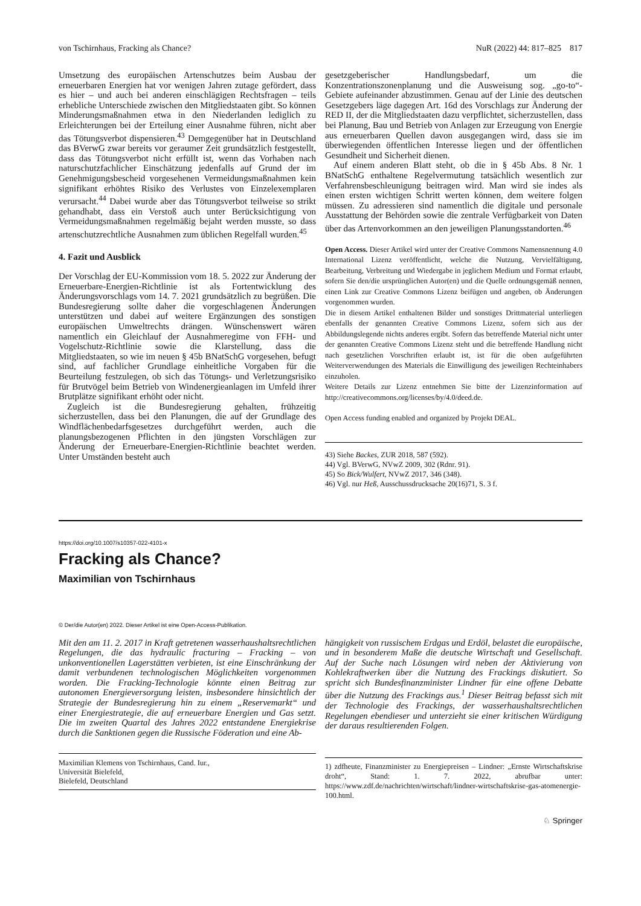von Tschirnhaus, Fracking als Chance? NuR (2022) 44: 817–825 817
Umsetzung des europäischen Artenschutzes beim Ausbau der erneuerbaren Energien hat vor wenigen Jahren zutage gefördert, dass es hier – und auch bei anderen einschlägigen Rechtsfragen – teils erhebliche Unterschiede zwischen den Mitgliedstaaten gibt. So können Minderungsmaßnahmen etwa in den Niederlanden lediglich zu Erleichterungen bei der Erteilung einer Ausnahme führen, nicht aber das Tötungsverbot dispensieren.<sup>43</sup> Demgegenüber hat in Deutschland das BVerwG zwar bereits vor geraumer Zeit grundsätzlich festgestellt, dass das Tötungsverbot nicht erfüllt ist, wenn das Vorhaben nach naturschutzfachlicher Einschätzung jedenfalls auf Grund der im Genehmigungsbescheid vorgesehenen Vermeidungsmaßnahmen kein signifikant erhöhtes Risiko des Verlustes von Einzelexemplaren verursacht.<sup>44</sup> Dabei wurde aber das Tötungsverbot teilweise so strikt gehandhabt, dass ein Verstoß auch unter Berücksichtigung von Vermeidungsmaßnahmen regelmäßig bejaht werden musste, so dass artenschutzrechtliche Ausnahmen zum üblichen Regelfall wurden.<sup>45</sup>
4. Fazit und Ausblick
Der Vorschlag der EU-Kommission vom 18. 5. 2022 zur Änderung der Erneuerbare-Energien-Richtlinie ist als Fortentwicklung des Änderungsvorschlags vom 14. 7. 2021 grundsätzlich zu begrüßen. Die Bundesregierung sollte daher die vorgeschlagenen Änderungen unterstützen und dabei auf weitere Ergänzungen des sonstigen europäischen Umweltrechts drängen. Wünschenswert wären namentlich ein Gleichlauf der Ausnahmeregime von FFH- und Vogelschutz-Richtlinie sowie die Klarstellung, dass die Mitgliedstaaten, so wie im neuen § 45b BNatSchG vorgesehen, befugt sind, auf fachlicher Grundlage einheitliche Vorgaben für die Beurteilung festzulegen, ob sich das Tötungs- und Verletzungsrisiko für Brutvögel beim Betrieb von Windenergieanlagen im Umfeld ihrer Brutplätze signifikant erhöht oder nicht.
Zugleich ist die Bundesregierung gehalten, frühzeitig sicherzustellen, dass bei den Planungen, die auf der Grundlage des Windflächenbedarfsgesetzes durchgeführt werden, auch die planungsbezogenen Pflichten in den jüngsten Vorschlägen zur Änderung der Erneuerbare-Energien-Richtlinie beachtet werden. Unter Umständen besteht auch
gesetzgeberischer Handlungsbedarf, um die Konzentrationszonenplanung und die Ausweisung sog. „go-to“-Gebiete aufeinander abzustimmen. Genau auf der Linie des deutschen Gesetzgebers läge dagegen Art. 16d des Vorschlags zur Änderung der RED II, der die Mitgliedstaaten dazu verpflichtet, sicherzustellen, dass bei Planung, Bau und Betrieb von Anlagen zur Erzeugung von Energie aus erneuerbaren Quellen davon ausgegangen wird, dass sie im überwiegenden öffentlichen Interesse liegen und der öffentlichen Gesundheit und Sicherheit dienen.
Auf einem anderen Blatt steht, ob die in § 45b Abs. 8 Nr. 1 BNatSchG enthaltene Regelvermutung tatsächlich wesentlich zur Verfahrensbeschleunigung beitragen wird. Man wird sie indes als einen ersten wichtigen Schritt werten können, dem weitere folgen müssen. Zu adressieren sind namentlich die digitale und personale Ausstattung der Behörden sowie die zentrale Verfügbarkeit von Daten über das Artenvorkommen an den jeweiligen Planungsstandorten.<sup>46</sup>
Open Access. Dieser Artikel wird unter der Creative Commons Namensnennung 4.0 International Lizenz veröffentlicht, welche die Nutzung, Vervielfältigung, Bearbeitung, Verbreitung und Wiedergabe in jeglichem Medium und Format erlaubt, sofern Sie den/die ursprünglichen Autor(en) und die Quelle ordnungsgemäß nennen, einen Link zur Creative Commons Lizenz beifügen und angeben, ob Änderungen vorgenommen wurden.
Die in diesem Artikel enthaltenen Bilder und sonstiges Drittmaterial unterliegen ebenfalls der genannten Creative Commons Lizenz, sofern sich aus der Abbildungslegende nichts anderes ergibt. Sofern das betreffende Material nicht unter der genannten Creative Commons Lizenz steht und die betreffende Handlung nicht nach gesetzlichen Vorschriften erlaubt ist, ist für die oben aufgeführten Weiterverwendungen des Materials die Einwilligung des jeweiligen Rechteinhabers einzuholen.
Weitere Details zur Lizenz entnehmen Sie bitte der Lizenzinformation auf http://creativecommons.org/licenses/by/4.0/deed.de.
Open Access funding enabled and organized by Projekt DEAL.
43) Siehe Backes, ZUR 2018, 587 (592).
44) Vgl. BVerwG, NVwZ 2009, 302 (Rdnr. 91).
45) So Bick/Wulfert, NVwZ 2017, 346 (348).
46) Vgl. nur Heß, Ausschussdrucksache 20(16)71, S. 3 f.
https://doi.org/10.1007/s10357-022-4101-x
Fracking als Chance?
Maximilian von Tschirnhaus
© Der/die Autor(en) 2022. Dieser Artikel ist eine Open-Access-Publikation.
Mit den am 11. 2. 2017 in Kraft getretenen wasserhaushaltsrechtlichen Regelungen, die das hydraulic fracturing – Fracking – von unkonventionellen Lagerstätten verbieten, ist eine Einschränkung der damit verbundenen technologischen Möglichkeiten vorgenommen worden. Die Fracking-Technologie könnte einen Beitrag zur autonomen Energieversorgung leisten, insbesondere hinsichtlich der Strategie der Bundesregierung hin zu einem „Reservemarkt“ und einer Energiestrategie, die auf erneuerbare Energien und Gas setzt. Die im zweiten Quartal des Jahres 2022 entstandene Energiekrise durch die Sanktionen gegen die Russische Föderation und eine Ab-
Maximilian Klemens von Tschirnhaus, Cand. Iur.,
Universität Bielefeld,
Bielefeld, Deutschland
hängigkeit von russischem Erdgas und Erdöl, belastet die europäische, und in besonderem Maße die deutsche Wirtschaft und Gesellschaft. Auf der Suche nach Lösungen wird neben der Aktivierung von Kohlekraftwerken über die Nutzung des Frackings diskutiert. So spricht sich Bundesfinanzminister Lindner für eine offene Debatte über die Nutzung des Frackings aus.<sup>1</sup> Dieser Beitrag befasst sich mit der Technologie des Frackings, der wasserhaushaltsrechtlichen Regelungen ebendieser und unterzieht sie einer kritischen Würdigung der daraus resultierenden Folgen.
1) zdfheute, Finanzminister zu Energiepreisen – Lindner: „Ernste Wirtschaftskrise droht“, Stand: 1. 7. 2022, abrufbar unter: https://www.zdf.de/nachrichten/wirtschaft/lindner-wirtschaftskrise-gas-atomenergie-100.html.
♘ Springer